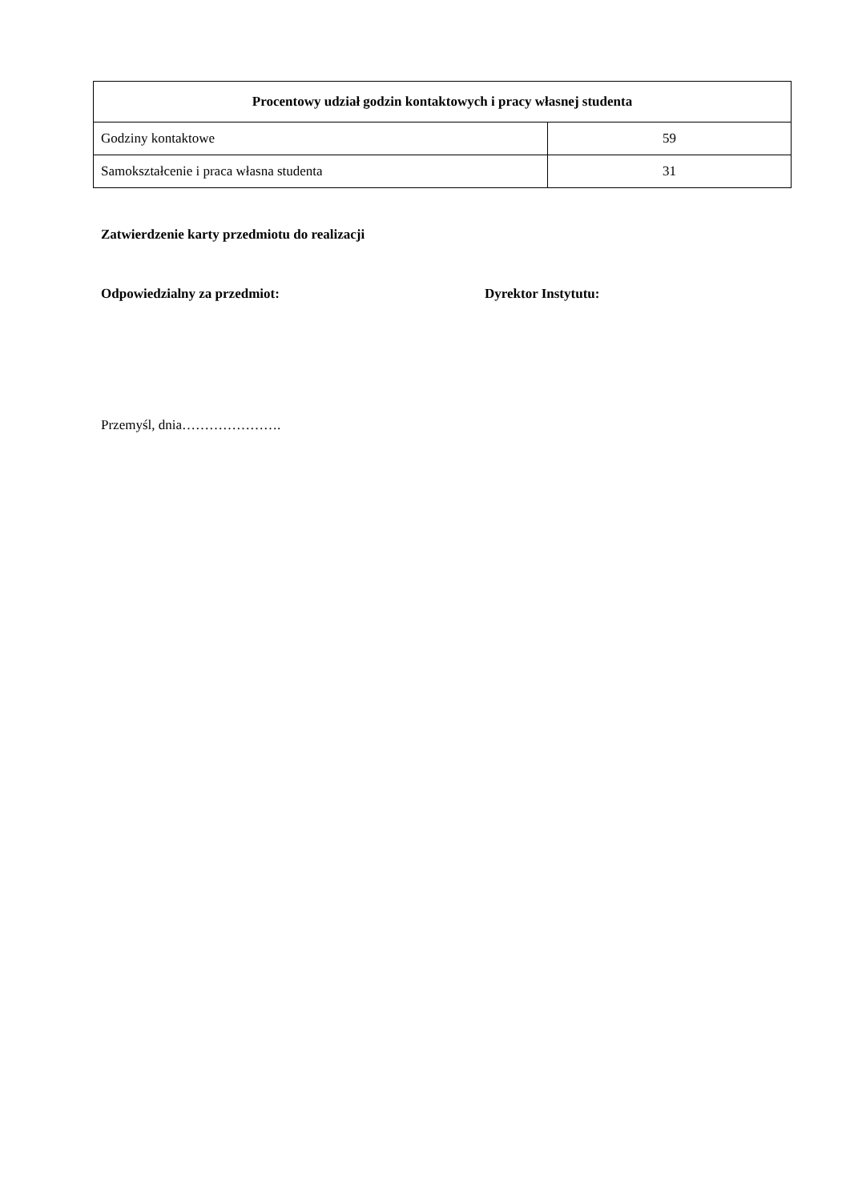| Procentowy udział godzin kontaktowych i pracy własnej studenta | |
| --- | --- |
| Godziny kontaktowe | 59 |
| Samokształcenie i praca własna studenta | 31 |
Zatwierdzenie karty przedmiotu do realizacji
Odpowiedzialny za przedmiot: Dyrektor Instytutu:
Przemyśl, dnia………………….